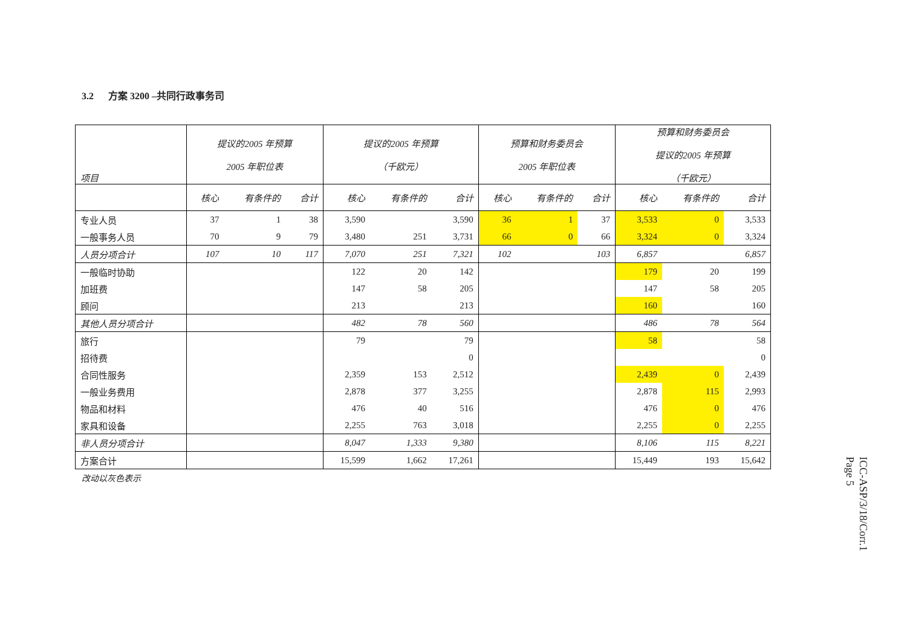3.2 方案 3200 –共同行政事务司
| 项目 | 提议的2005 年预算 2005 年职位表 | | | 提议的2005 年预算 （千欧元） | | | 预算和财务委员会 2005 年职位表 | | | 预算和财务委员会 提议的2005 年预算 （千欧元） | | |
| --- | --- | --- | --- | --- | --- | --- | --- | --- | --- | --- | --- | --- |
| | 核心 | 有条件的 | 合计 | 核心 | 有条件的 | 合计 | 核心 | 有条件的 | 合计 | 核心 | 有条件的 | 合计 |
| 专业人员 | 37 | 1 | 38 | 3,590 | | 3,590 | 36 | 1 | 37 | 3,533 | 0 | 3,533 |
| 一般事务人员 | 70 | 9 | 79 | 3,480 | 251 | 3,731 | 66 | 0 | 66 | 3,324 | 0 | 3,324 |
| 人员分项合计 | 107 | 10 | 117 | 7,070 | 251 | 7,321 | 102 | | 103 | 6,857 | | 6,857 |
| 一般临时协助 | | | | 122 | 20 | 142 | | | | 179 | 20 | 199 |
| 加班费 | | | | 147 | 58 | 205 | | | | 147 | 58 | 205 |
| 顾问 | | | | 213 | | 213 | | | | 160 | | 160 |
| 其他人员分项合计 | | | | 482 | 78 | 560 | | | | 486 | 78 | 564 |
| 旅行 | | | | 79 | | 79 | | | | 58 | | 58 |
| 招待费 | | | | | | 0 | | | | | | 0 |
| 合同性服务 | | | | 2,359 | 153 | 2,512 | | | | 2,439 | 0 | 2,439 |
| 一般业务费用 | | | | 2,878 | 377 | 3,255 | | | | 2,878 | 115 | 2,993 |
| 物品和材料 | | | | 476 | 40 | 516 | | | | 476 | 0 | 476 |
| 家具和设备 | | | | 2,255 | 763 | 3,018 | | | | 2,255 | 0 | 2,255 |
| 非人员分项合计 | | | | 8,047 | 1,333 | 9,380 | | | | 8,106 | 115 | 8,221 |
| 方案合计 | | | | 15,599 | 1,662 | 17,261 | | | | 15,449 | 193 | 15,642 |
改动以灰色表示
ICC-ASP/3/18/Corr.1
Page 5